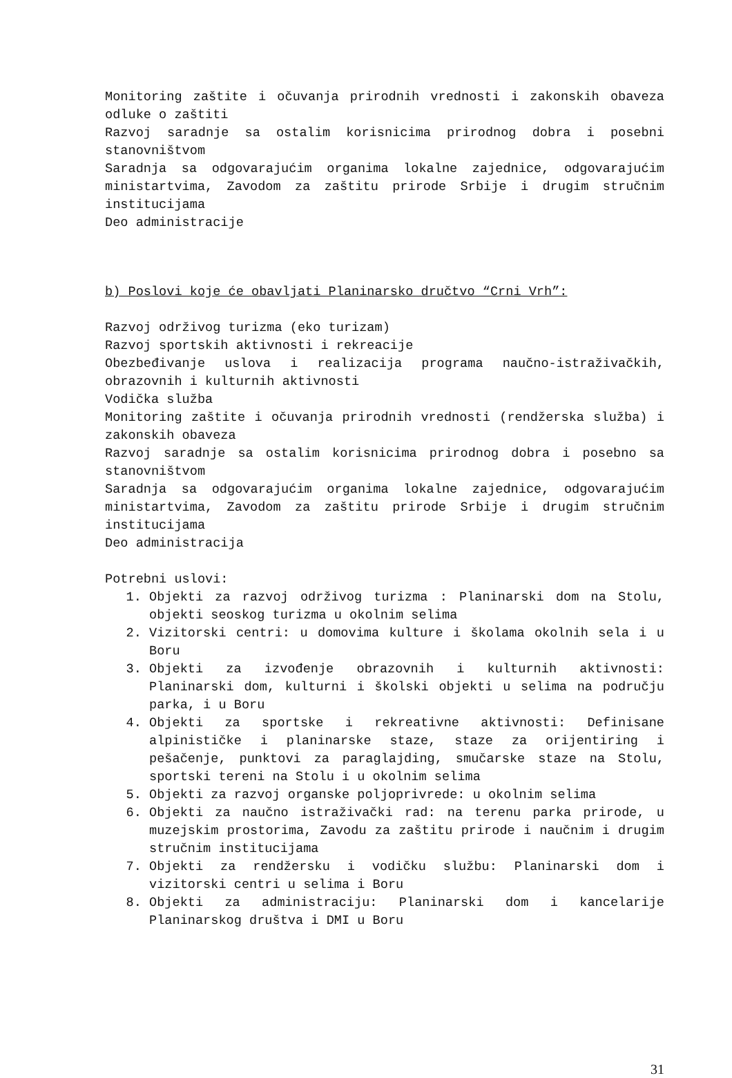Monitoring zaštite i očuvanja prirodnih vrednosti i zakonskih obaveza odluke o zaštiti
Razvoj saradnje sa ostalim korisnicima prirodnog dobra i posebni stanovništvom
Saradnja sa odgovarajućim organima lokalne zajednice, odgovarajućim ministartvima, Zavodom za zaštitu prirode Srbije i drugim stručnim institucijama
Deo administracije
b) Poslovi koje će obavljati Planinarsko dručtvo “Crni Vrh”:
Razvoj održivog turizma (eko turizam)
Razvoj sportskih aktivnosti i rekreacije
Obezbeđivanje uslova i realizacija programa naučno-istraživačkih, obrazovnih i kulturnih aktivnosti
Vodička služba
Monitoring zaštite i očuvanja prirodnih vrednosti (rendžerska služba) i zakonskih obaveza
Razvoj saradnje sa ostalim korisnicima prirodnog dobra i posebno sa stanovništvom
Saradnja sa odgovarajućim organima lokalne zajednice, odgovarajućim ministartvima, Zavodom za zaštitu prirode Srbije i drugim stručnim institucijama
Deo administracija
Potrebni uslovi:
1. Objekti za razvoj održivog turizma : Planinarski dom na Stolu, objekti seoskog turizma u okolnim selima
2. Vizitorski centri: u domovima kulture i školama okolnih sela i u Boru
3. Objekti za izvođenje obrazovnih i kulturnih aktivnosti: Planinarski dom, kulturni i školski objekti u selima na području parka, i u Boru
4. Objekti za sportske i rekreativne aktivnosti: Definisane alpinističke i planinarske staze, staze za orijentiring i pešačenje, punktovi za paraglajding, smučarske staze na Stolu, sportski tereni na Stolu i u okolnim selima
5. Objekti za razvoj organske poljoprivrede: u okolnim selima
6. Objekti za naučno istraživački rad: na terenu parka prirode, u muzejskim prostorima, Zavodu za zaštitu prirode i naučnim i drugim stručnim institucijama
7. Objekti za rendžersku i vodičku službu: Planinarski dom i vizitorski centri u selima i Boru
8. Objekti za administraciju: Planinarski dom i kancelarije Planinarskog društva i DMI u Boru
31